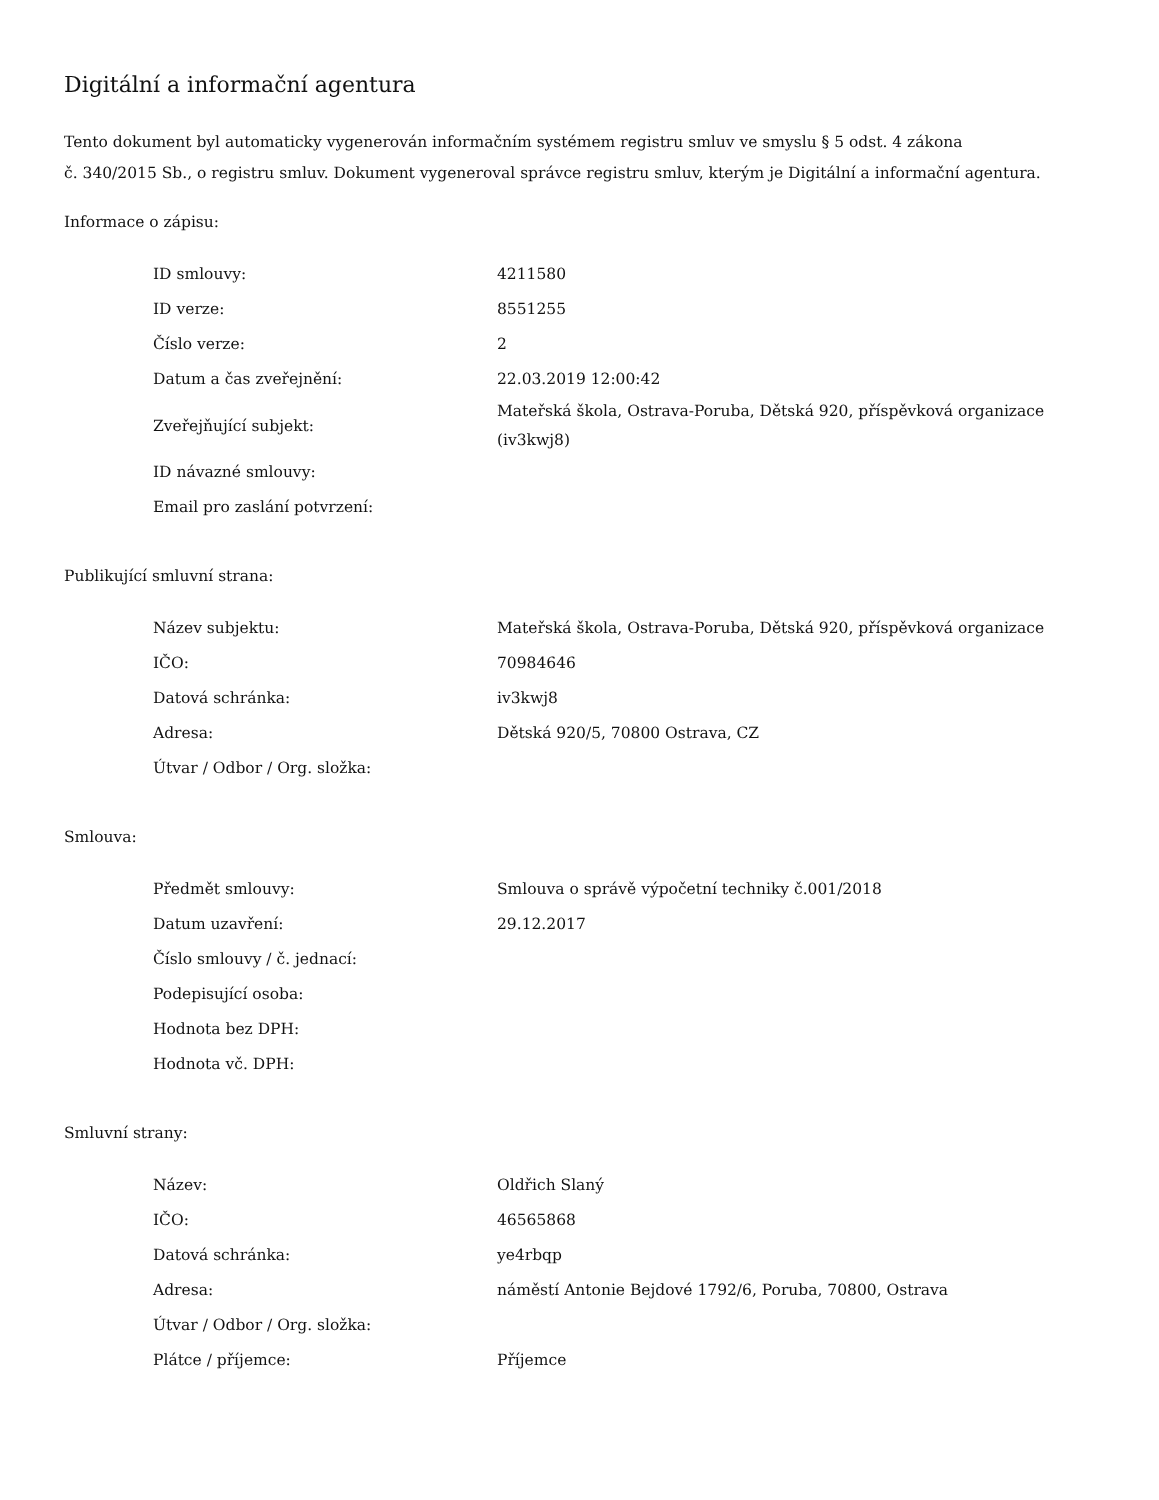Digitální a informační agentura
Tento dokument byl automaticky vygenerován informačním systémem registru smluv ve smyslu § 5 odst. 4 zákona
č. 340/2015 Sb., o registru smluv. Dokument vygeneroval správce registru smluv, kterým je Digitální a informační agentura.
Informace o zápisu:
| ID smlouvy: | 4211580 |
| ID verze: | 8551255 |
| Číslo verze: | 2 |
| Datum a čas zveřejnění: | 22.03.2019 12:00:42 |
| Zveřejňující subjekt: | Mateřská škola, Ostrava-Poruba, Dětská 920, příspěvková organizace (iv3kwj8) |
| ID návazné smlouvy: | |
| Email pro zaslání potvrzení: | |
Publikující smluvní strana:
| Název subjektu: | Mateřská škola, Ostrava-Poruba, Dětská 920, příspěvková organizace |
| IČO: | 70984646 |
| Datová schránka: | iv3kwj8 |
| Adresa: | Dětská 920/5, 70800 Ostrava, CZ |
| Útvar / Odbor / Org. složka: | |
Smlouva:
| Předmět smlouvy: | Smlouva o správě výpočetní techniky č.001/2018 |
| Datum uzavření: | 29.12.2017 |
| Číslo smlouvy / č. jednací: | |
| Podepisující osoba: | |
| Hodnota bez DPH: | |
| Hodnota vč. DPH: | |
Smluvní strany:
| Název: | Oldřich Slaný |
| IČO: | 46565868 |
| Datová schránka: | ye4rbqp |
| Adresa: | náměstí Antonie Bejdové 1792/6, Poruba, 70800, Ostrava |
| Útvar / Odbor / Org. složka: | |
| Plátce / příjemce: | Příjemce |